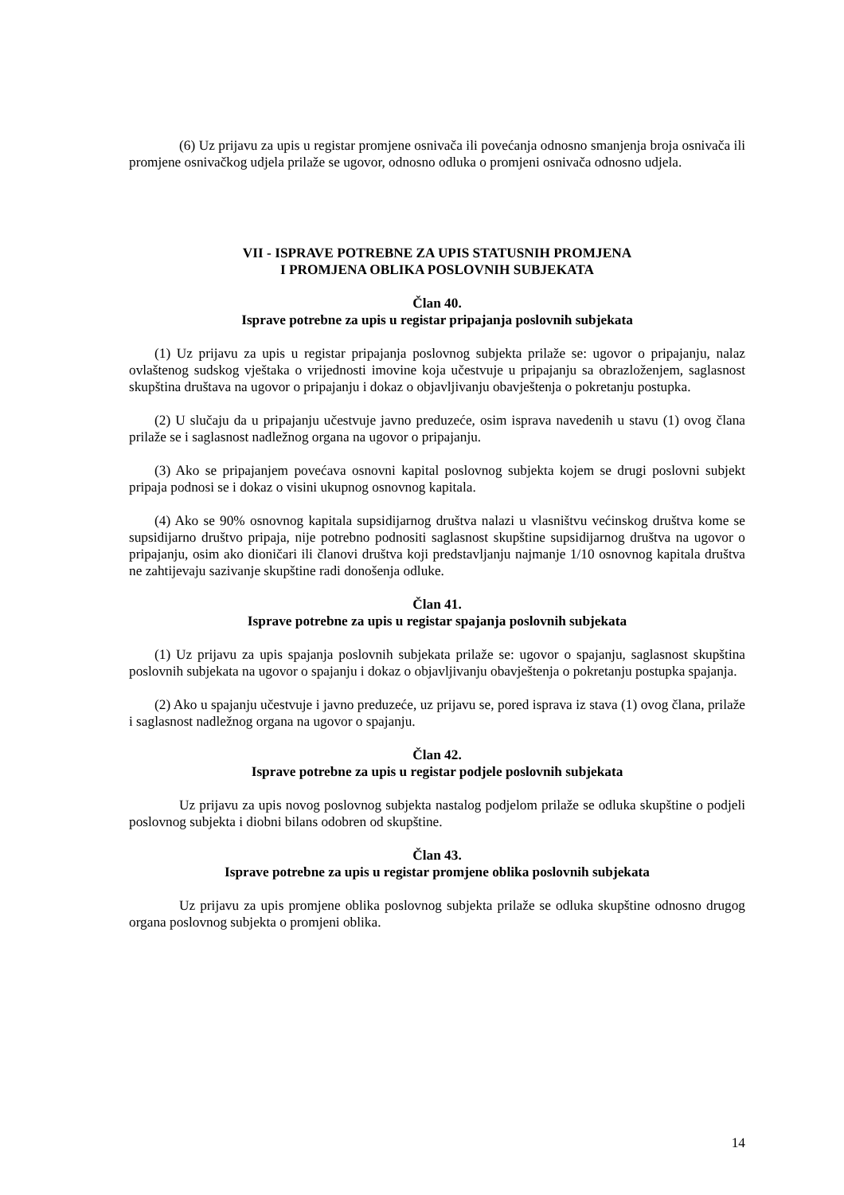(6) Uz prijavu za upis u registar promjene osnivača ili povećanja odnosno smanjenja broja osnivača ili promjene osnivačkog udjela prilaže se ugovor, odnosno odluka o promjeni osnivača odnosno udjela.
VII - ISPRAVE POTREBNE ZA UPIS STATUSNIH PROMJENA
I PROMJENA OBLIKA POSLOVNIH SUBJEKATA
Član 40.
Isprave potrebne za upis u registar pripajanja poslovnih subjekata
(1) Uz prijavu za upis u registar pripajanja poslovnog subjekta prilaže se: ugovor o pripajanju, nalaz ovlaštenog sudskog vještaka o vrijednosti imovine koja učestvuje u pripajanju sa obrazloženjem, saglasnost skupština društava na ugovor o pripajanju i dokaz o objavljivanju obavještenja o pokretanju postupka.
(2) U slučaju da u pripajanju učestvuje javno preduzeće, osim isprava navedenih u stavu (1) ovog člana prilaže se i saglasnost nadležnog organa na ugovor o pripajanju.
(3) Ako se pripajanjem povećava osnovni kapital poslovnog subjekta kojem se drugi poslovni subjekt pripaja podnosi se i dokaz o visini ukupnog osnovnog kapitala.
(4) Ako se 90% osnovnog kapitala supsidijarnog društva nalazi u vlasništvu većinskog društva kome se supsidijarno društvo pripaja, nije potrebno podnositi saglasnost skupštine supsidijarnog društva na ugovor o pripajanju, osim ako dioničari ili članovi društva koji predstavljanju najmanje 1/10 osnovnog kapitala društva ne zahtijevaju sazivanje skupštine radi donošenja odluke.
Član 41.
Isprave potrebne za upis u registar spajanja poslovnih subjekata
(1) Uz prijavu za upis spajanja poslovnih subjekata prilaže se: ugovor o spajanju, saglasnost skupština poslovnih subjekata na ugovor o spajanju i dokaz o objavljivanju obavještenja o pokretanju postupka spajanja.
(2) Ako u spajanju učestvuje i javno preduzeće, uz prijavu se, pored isprava iz stava (1) ovog člana, prilaže i saglasnost nadležnog organa na ugovor o spajanju.
Član 42.
Isprave potrebne za upis u registar podjele poslovnih subjekata
Uz prijavu za upis novog poslovnog subjekta nastalog podjelom prilaže se odluka skupštine o podjeli poslovnog subjekta i diobni bilans odobren od skupštine.
Član 43.
Isprave potrebne za upis u registar promjene oblika poslovnih subjekata
Uz prijavu za upis promjene oblika poslovnog subjekta prilaže se odluka skupštine odnosno drugog organa poslovnog subjekta o promjeni oblika.
14